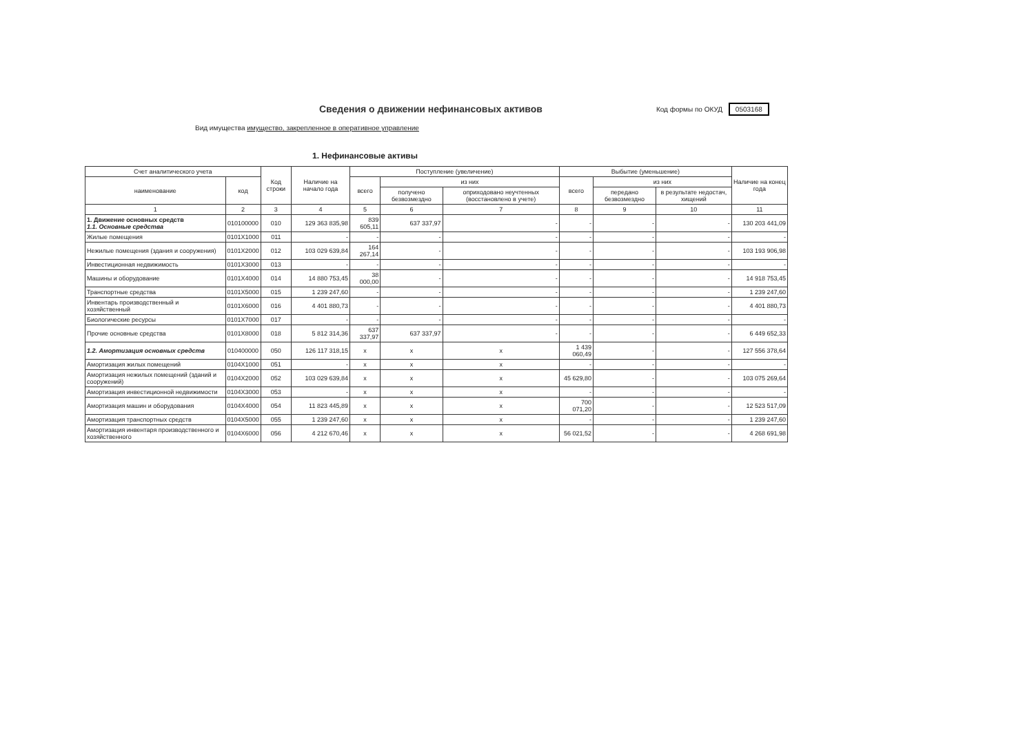Сведения о движении нефинансовых активов
Код формы по ОКУД 0503168
Вид имущества имущество, закрепленное в оперативное управление
1. Нефинансовые активы
| Счет аналитического учета | | Код строки | Наличие на начало года | Поступление (увеличение) | | | Выбытие (уменьшение) | | | Наличие на конец года |
| --- | --- | --- | --- | --- | --- | --- | --- | --- | --- | --- |
| наименование | код | | | всего | из них | | всего | из них | | |
| | | | | | получено безвозмездно | оприходовано неучтенных (восстановлено в учете) | | передано безвозмездно | в результате недостач, хищений | |
| 1 | 2 | 3 | 4 | 5 | 6 | 7 | 8 | 9 | 10 | 11 |
| 1. Движение основных средств 1.1. Основные средства | 010100000 | 010 | 129 363 835,98 | 839 605,11 | 637 337,97 | - | - | - | - | 130 203 441,09 |
| Жилые помещения | 0101X1000 | 011 | - | - | - | - | - | - | - | - |
| Нежилые помещения (здания и сооружения) | 0101X2000 | 012 | 103 029 639,84 | 164 267,14 | - | - | - | - | - | 103 193 906,98 |
| Инвестиционная недвижимость | 0101X3000 | 013 | - | - | - | - | - | - | - | - |
| Машины и оборудование | 0101X4000 | 014 | 14 880 753,45 | 38 000,00 | - | - | - | - | - | 14 918 753,45 |
| Транспортные средства | 0101X5000 | 015 | 1 239 247,60 | - | - | - | - | - | - | 1 239 247,60 |
| Инвентарь производственный и хозяйственный | 0101X6000 | 016 | 4 401 880,73 | - | - | - | - | - | - | 4 401 880,73 |
| Биологические ресурсы | 0101X7000 | 017 | - | - | - | - | - | - | - | - |
| Прочие основные средства | 0101X8000 | 018 | 5 812 314,36 | 637 337,97 | 637 337,97 | - | - | - | - | 6 449 652,33 |
| 1.2. Амортизация основных средств | 010400000 | 050 | 126 117 318,15 | x | x | x | 1 439 060,49 | - | - | 127 556 378,64 |
| Амортизация жилых помещений | 0104X1000 | 051 | - | x | x | x | - | - | - | - |
| Амортизация нежилых помещений (зданий и сооружений) | 0104X2000 | 052 | 103 029 639,84 | x | x | x | 45 629,80 | - | - | 103 075 269,64 |
| Амортизация инвестиционной недвижимости | 0104X3000 | 053 | - | x | x | x | - | - | - | - |
| Амортизация машин и оборудования | 0104X4000 | 054 | 11 823 445,89 | x | x | x | 700 071,20 | - | - | 12 523 517,09 |
| Амортизация транспортных средств | 0104X5000 | 055 | 1 239 247,60 | x | x | x | - | - | - | 1 239 247,60 |
| Амортизация инвентаря производственного и хозяйственного | 0104X6000 | 056 | 4 212 670,46 | x | x | x | 56 021,52 | - | - | 4 268 691,98 |